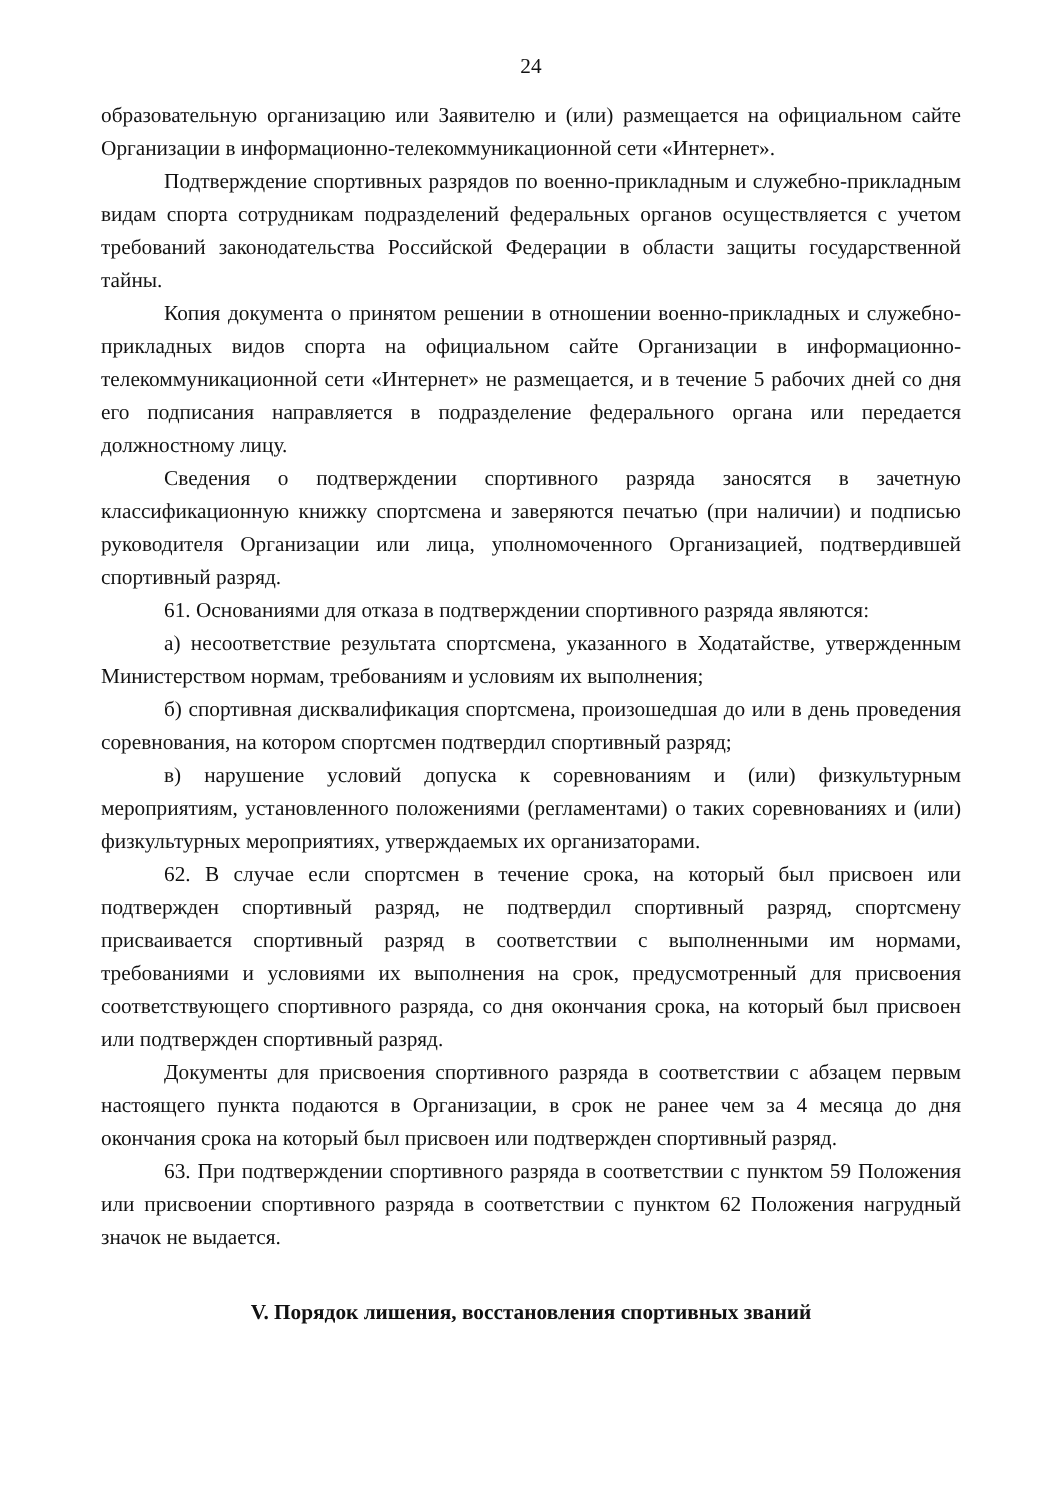24
образовательную организацию или Заявителю и (или) размещается на официальном сайте Организации в информационно-телекоммуникационной сети «Интернет».
Подтверждение спортивных разрядов по военно-прикладным и служебно-прикладным видам спорта сотрудникам подразделений федеральных органов осуществляется с учетом требований законодательства Российской Федерации в области защиты государственной тайны.
Копия документа о принятом решении в отношении военно-прикладных и служебно-прикладных видов спорта на официальном сайте Организации в информационно-телекоммуникационной сети «Интернет» не размещается, и в течение 5 рабочих дней со дня его подписания направляется в подразделение федерального органа или передается должностному лицу.
Сведения о подтверждении спортивного разряда заносятся в зачетную классификационную книжку спортсмена и заверяются печатью (при наличии) и подписью руководителя Организации или лица, уполномоченного Организацией, подтвердившей спортивный разряд.
61. Основаниями для отказа в подтверждении спортивного разряда являются:
а) несоответствие результата спортсмена, указанного в Ходатайстве, утвержденным Министерством нормам, требованиям и условиям их выполнения;
б) спортивная дисквалификация спортсмена, произошедшая до или в день проведения соревнования, на котором спортсмен подтвердил спортивный разряд;
в) нарушение условий допуска к соревнованиям и (или) физкультурным мероприятиям, установленного положениями (регламентами) о таких соревнованиях и (или) физкультурных мероприятиях, утверждаемых их организаторами.
62. В случае если спортсмен в течение срока, на который был присвоен или подтвержден спортивный разряд, не подтвердил спортивный разряд, спортсмену присваивается спортивный разряд в соответствии с выполненными им нормами, требованиями и условиями их выполнения на срок, предусмотренный для присвоения соответствующего спортивного разряда, со дня окончания срока, на который был присвоен или подтвержден спортивный разряд.
Документы для присвоения спортивного разряда в соответствии с абзацем первым настоящего пункта подаются в Организации, в срок не ранее чем за 4 месяца до дня окончания срока на который был присвоен или подтвержден спортивный разряд.
63. При подтверждении спортивного разряда в соответствии с пунктом 59 Положения или присвоении спортивного разряда в соответствии с пунктом 62 Положения нагрудный значок не выдается.
V. Порядок лишения, восстановления спортивных званий